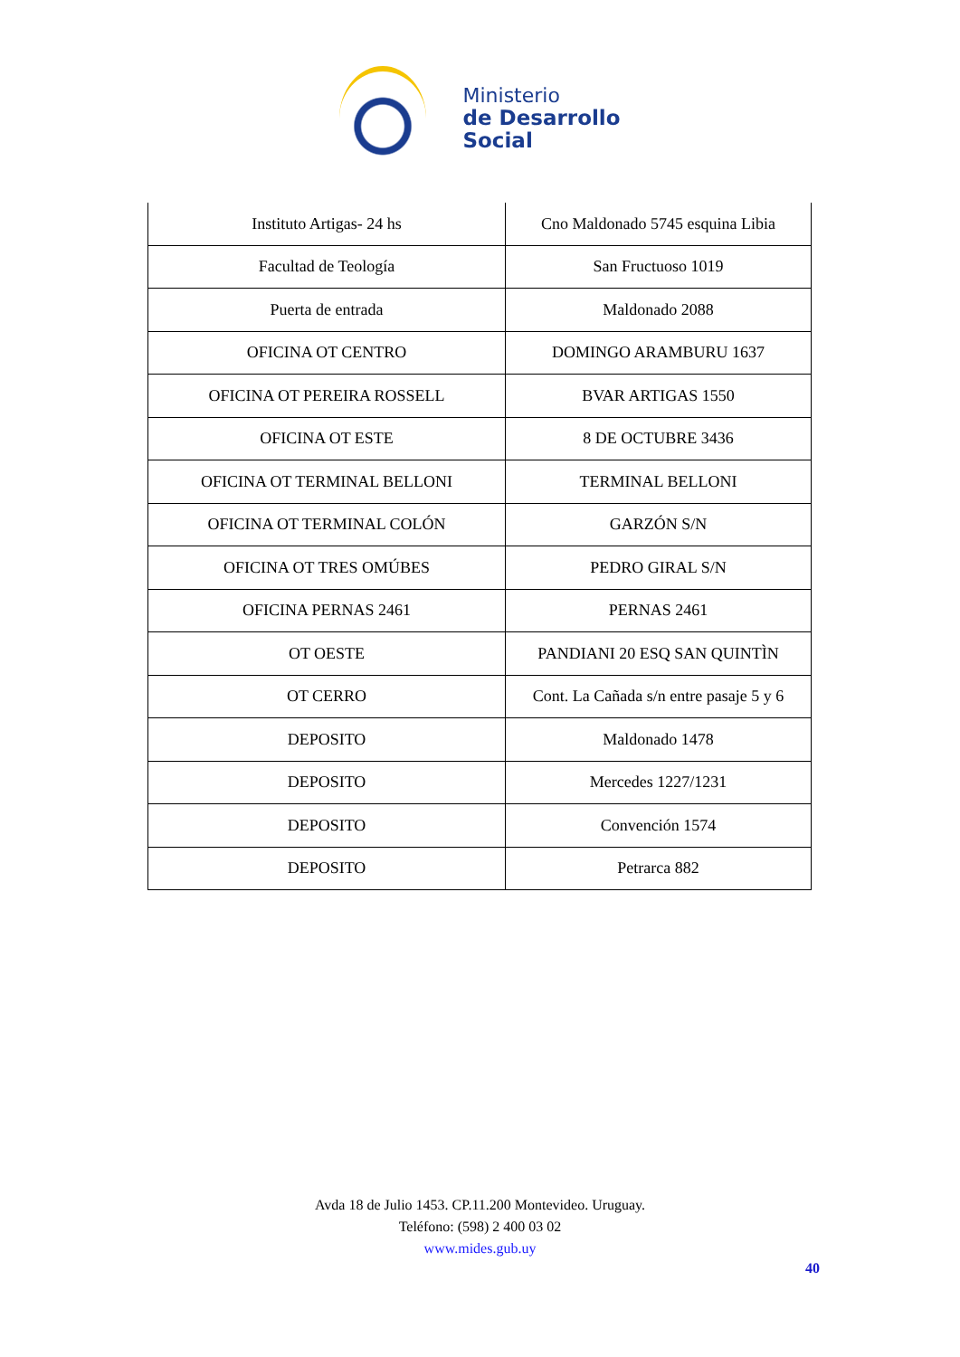Ministerio
de Desarrollo
Social
| Instituto Artigas- 24 hs | Cno Maldonado 5745 esquina Libia |
| Facultad de Teología | San Fructuoso 1019 |
| Puerta de entrada | Maldonado 2088 |
| OFICINA OT CENTRO | DOMINGO ARAMBURU 1637 |
| OFICINA OT PEREIRA ROSSELL | BVAR ARTIGAS 1550 |
| OFICINA OT ESTE | 8 DE OCTUBRE 3436 |
| OFICINA OT TERMINAL BELLONI | TERMINAL BELLONI |
| OFICINA OT TERMINAL COLÓN | GARZÓN S/N |
| OFICINA OT TRES OMÚBES | PEDRO GIRAL S/N |
| OFICINA PERNAS 2461 | PERNAS 2461 |
| OT OESTE | PANDIANI 20 ESQ SAN QUINTÌN |
| OT CERRO | Cont. La Cañada s/n entre pasaje 5 y 6 |
| DEPOSITO | Maldonado 1478 |
| DEPOSITO | Mercedes 1227/1231 |
| DEPOSITO | Convención 1574 |
| DEPOSITO | Petrarca 882 |
Avda 18 de Julio 1453. CP.11.200 Montevideo. Uruguay.
Teléfono: (598) 2 400 03 02
www.mides.gub.uy
40